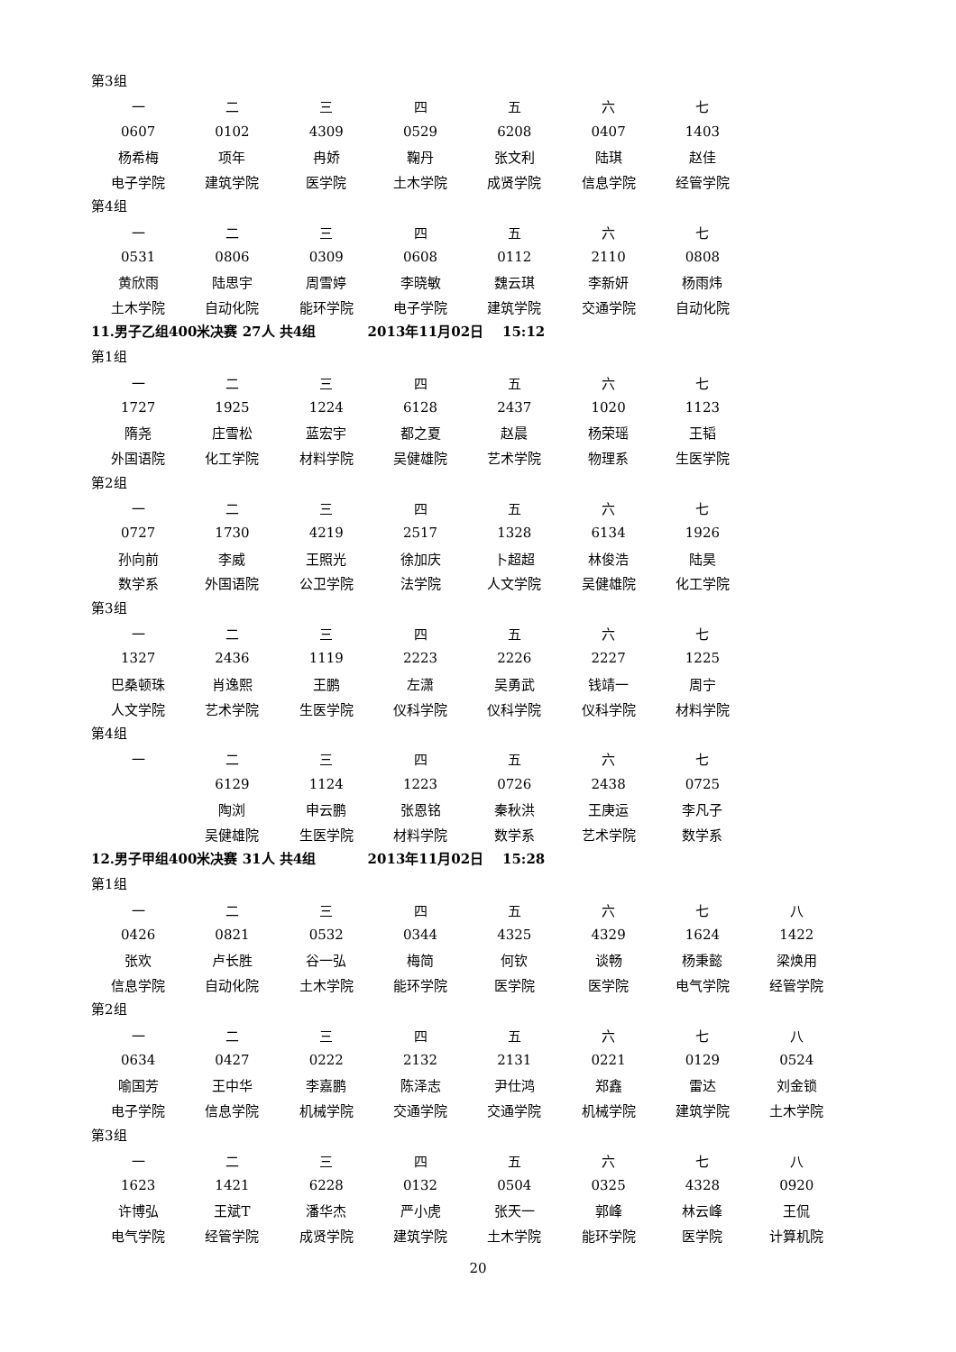第3组
| 一 | 二 | 三 | 四 | 五 | 六 | 七 |
| 0607 | 0102 | 4309 | 0529 | 6208 | 0407 | 1403 |
| 杨希梅 | 项年 | 冉娇 | 鞠丹 | 张文利 | 陆琪 | 赵佳 |
| 电子学院 | 建筑学院 | 医学院 | 土木学院 | 成贤学院 | 信息学院 | 经管学院 |
第4组
| 一 | 二 | 三 | 四 | 五 | 六 | 七 |
| 0531 | 0806 | 0309 | 0608 | 0112 | 2110 | 0808 |
| 黄欣雨 | 陆思宇 | 周雪婷 | 李晓敏 | 魏云琪 | 李新妍 | 杨雨炜 |
| 土木学院 | 自动化院 | 能环学院 | 电子学院 | 建筑学院 | 交通学院 | 自动化院 |
11.男子乙组400米决赛 27人 共4组 2013年11月02日 15:12
第1组
| 一 | 二 | 三 | 四 | 五 | 六 | 七 |
| 1727 | 1925 | 1224 | 6128 | 2437 | 1020 | 1123 |
| 隋尧 | 庄雪松 | 蓝宏宇 | 都之夏 | 赵晨 | 杨荣瑶 | 王韬 |
| 外国语院 | 化工学院 | 材料学院 | 吴健雄院 | 艺术学院 | 物理系 | 生医学院 |
第2组
| 一 | 二 | 三 | 四 | 五 | 六 | 七 |
| 0727 | 1730 | 4219 | 2517 | 1328 | 6134 | 1926 |
| 孙向前 | 李威 | 王照光 | 徐加庆 | 卜超超 | 林俊浩 | 陆昊 |
| 数学系 | 外国语院 | 公卫学院 | 法学院 | 人文学院 | 吴健雄院 | 化工学院 |
第3组
| 一 | 二 | 三 | 四 | 五 | 六 | 七 |
| 1327 | 2436 | 1119 | 2223 | 2226 | 2227 | 1225 |
| 巴桑顿珠 | 肖逸熙 | 王鹏 | 左潇 | 吴勇武 | 钱靖一 | 周宁 |
| 人文学院 | 艺术学院 | 生医学院 | 仪科学院 | 仪科学院 | 仪科学院 | 材料学院 |
第4组
| 一 | 二 | 三 | 四 | 五 | 六 | 七 |
| | 6129 | 1124 | 1223 | 0726 | 2438 | 0725 |
| | 陶浏 | 申云鹏 | 张恩铭 | 秦秋洪 | 王庚运 | 李凡子 |
| | 吴健雄院 | 生医学院 | 材料学院 | 数学系 | 艺术学院 | 数学系 |
12.男子甲组400米决赛 31人 共4组 2013年11月02日 15:28
第1组
| 一 | 二 | 三 | 四 | 五 | 六 | 七 | 八 |
| 0426 | 0821 | 0532 | 0344 | 4325 | 4329 | 1624 | 1422 |
| 张欢 | 卢长胜 | 谷一弘 | 梅简 | 何钦 | 谈畅 | 杨秉懿 | 梁焕用 |
| 信息学院 | 自动化院 | 土木学院 | 能环学院 | 医学院 | 医学院 | 电气学院 | 经管学院 |
第2组
| 一 | 二 | 三 | 四 | 五 | 六 | 七 | 八 |
| 0634 | 0427 | 0222 | 2132 | 2131 | 0221 | 0129 | 0524 |
| 喻国芳 | 王中华 | 李嘉鹏 | 陈泽志 | 尹仕鸿 | 郑鑫 | 雷达 | 刘金锁 |
| 电子学院 | 信息学院 | 机械学院 | 交通学院 | 交通学院 | 机械学院 | 建筑学院 | 土木学院 |
第3组
| 一 | 二 | 三 | 四 | 五 | 六 | 七 | 八 |
| 1623 | 1421 | 6228 | 0132 | 0504 | 0325 | 4328 | 0920 |
| 许博弘 | 王斌T | 潘华杰 | 严小虎 | 张天一 | 郭峰 | 林云峰 | 王侃 |
| 电气学院 | 经管学院 | 成贤学院 | 建筑学院 | 土木学院 | 能环学院 | 医学院 | 计算机院 |
20